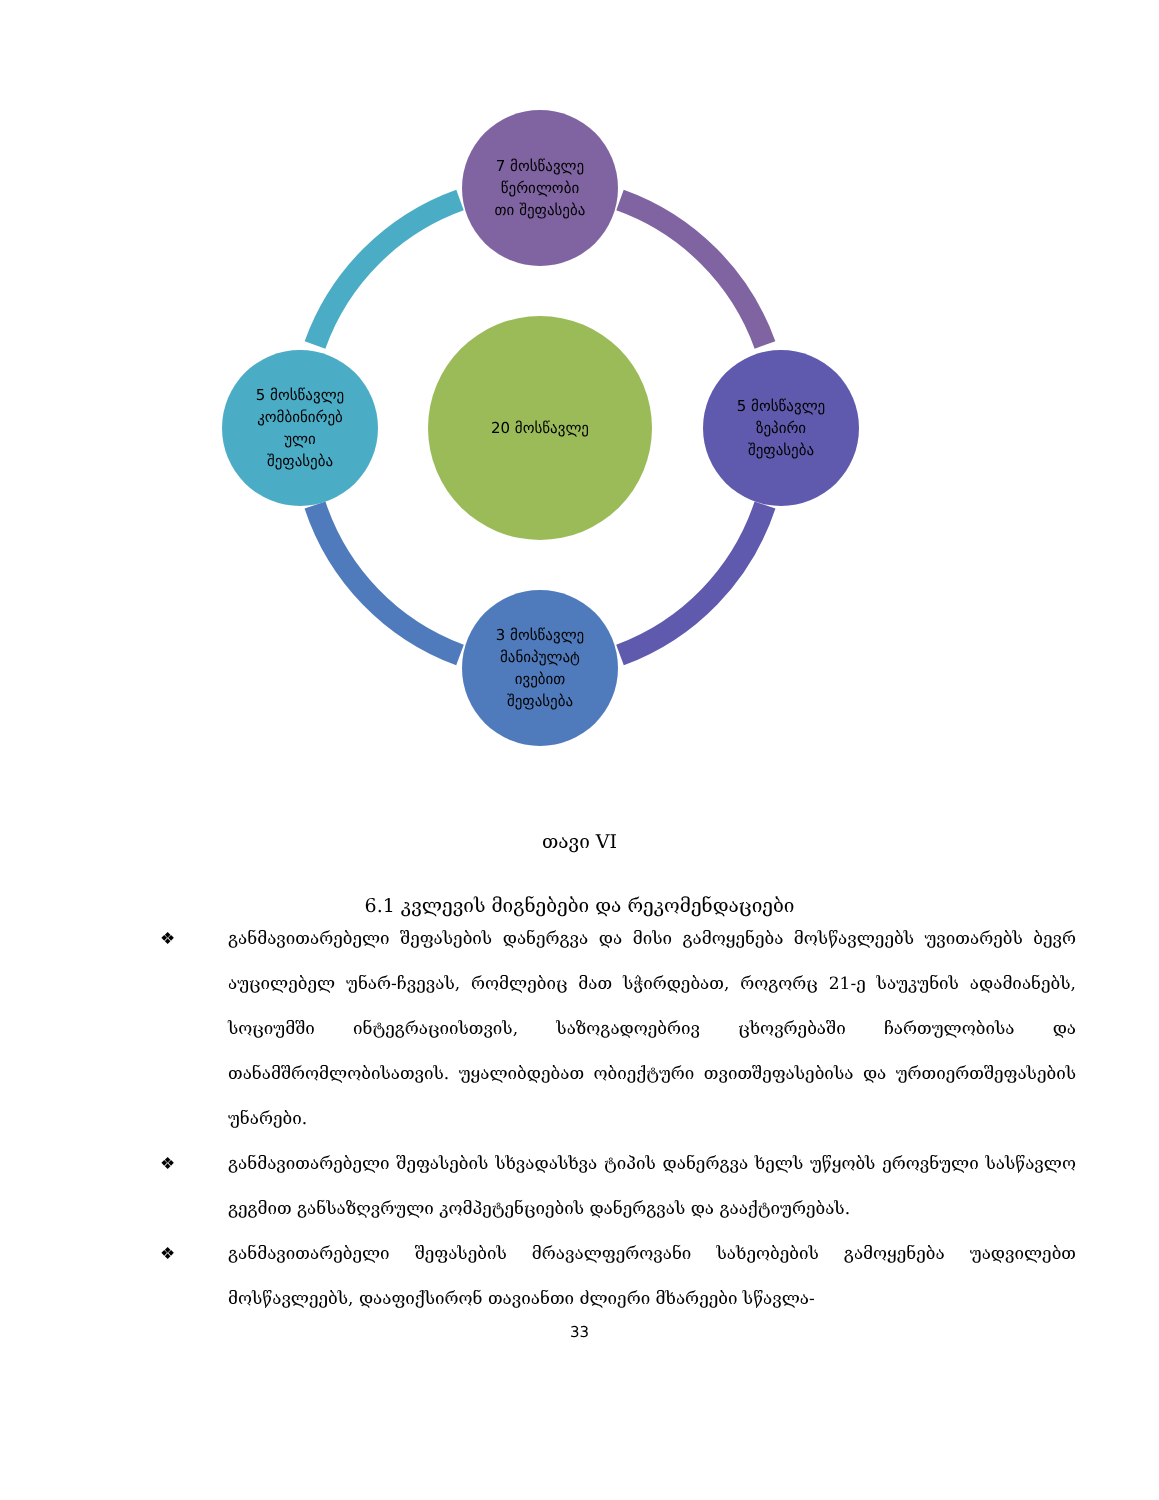7 მოსწავლე
წერილობი
თი შეფასება
20 მოსწავლე
5 მოსწავლე
კომბინირებ
ული
შეფასება
5 მოსწავლე
ზეპირი
შეფასება
3 მოსწავლე
მანიპულატ
ივებით
შეფასება
თავი VI
6.1 კვლევის მიგნებები და რეკომენდაციები
❖ განმავითარებელი შეფასების დანერგვა და მისი გამოყენება მოსწავლეებს უვითარებს ბევრ აუცილებელ უნარ-ჩვევას, რომლებიც მათ სჭირდებათ, როგორც 21-ე საუკუნის ადამიანებს, სოციუმში ინტეგრაციისთვის, საზოგადოებრივ ცხოვრებაში ჩართულობისა და თანამშრომლობისათვის. უყალიბდებათ ობიექტური თვითშეფასებისა და ურთიერთშეფასების უნარები.
❖ განმავითარებელი შეფასების სხვადასხვა ტიპის დანერგვა ხელს უწყობს ეროვნული სასწავლო გეგმით განსაზღვრული კომპეტენციების დანერგვას და გააქტიურებას.
❖ განმავითარებელი შეფასების მრავალფეროვანი სახეობების გამოყენება უადვილებთ მოსწავლეებს, დააფიქსირონ თავიანთი ძლიერი მხარეები სწავლა-
33